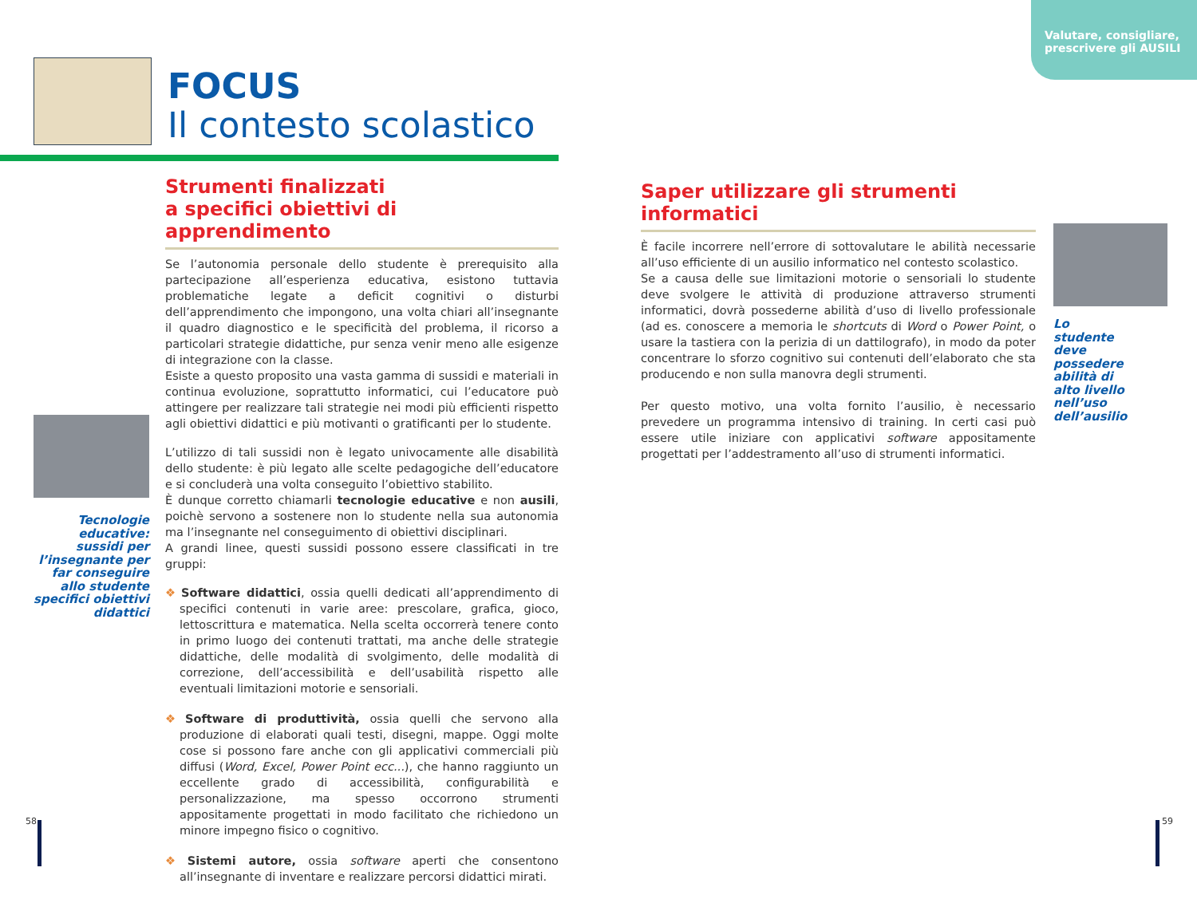Valutare, consigliare,
prescrivere gli AUSILI
FOCUS
Il contesto scolastico
Strumenti finalizzati
a specifici obiettivi di apprendimento
Se l’autonomia personale dello studente è prerequisito alla partecipazione all’esperienza educativa, esistono tuttavia problematiche legate a deficit cognitivi o disturbi dell’apprendimento che impongono, una volta chiari all’insegnante il quadro diagnostico e le specificità del problema, il ricorso a particolari strategie didattiche, pur senza venir meno alle esigenze di integrazione con la classe.
Esiste a questo proposito una vasta gamma di sussidi e materiali in continua evoluzione, soprattutto informatici, cui l’educatore può attingere per realizzare tali strategie nei modi più efficienti rispetto agli obiettivi didattici e più motivanti o gratificanti per lo studente.
L’utilizzo di tali sussidi non è legato univocamente alle disabilità dello studente: è più legato alle scelte pedagogiche dell’educatore e si concluderà una volta conseguito l’obiettivo stabilito.
È dunque corretto chiamarli tecnologie educative e non ausili, poichè servono a sostenere non lo studente nella sua autonomia ma l’insegnante nel conseguimento di obiettivi disciplinari.
A grandi linee, questi sussidi possono essere classificati in tre gruppi:
❖ Software didattici, ossia quelli dedicati all’apprendimento di specifici contenuti in varie aree: prescolare, grafica, gioco, lettoscrittura e matematica. Nella scelta occorrerà tenere conto in primo luogo dei contenuti trattati, ma anche delle strategie didattiche, delle modalità di svolgimento, delle modalità di correzione, dell’accessibilità e dell’usabilità rispetto alle eventuali limitazioni motorie e sensoriali.
❖ Software di produttività, ossia quelli che servono alla produzione di elaborati quali testi, disegni, mappe. Oggi molte cose si possono fare anche con gli applicativi commerciali più diffusi (Word, Excel, Power Point ecc...), che hanno raggiunto un eccellente grado di accessibilità, configurabilità e personalizzazione, ma spesso occorrono strumenti appositamente progettati in modo facilitato che richiedono un minore impegno fisico o cognitivo.
❖ Sistemi autore, ossia software aperti che consentono all’insegnante di inventare e realizzare percorsi didattici mirati.
Tecnologie educative: sussidi per l’insegnante per far conseguire allo studente specifici obiettivi didattici
Saper utilizzare gli strumenti informatici
È facile incorrere nell’errore di sottovalutare le abilità necessarie all’uso efficiente di un ausilio informatico nel contesto scolastico.
Se a causa delle sue limitazioni motorie o sensoriali lo studente deve svolgere le attività di produzione attraverso strumenti informatici, dovrà possederne abilità d’uso di livello professionale (ad es. conoscere a memoria le shortcuts di Word o Power Point, o usare la tastiera con la perizia di un dattilografo), in modo da poter concentrare lo sforzo cognitivo sui contenuti dell’elaborato che sta producendo e non sulla manovra degli strumenti.
Per questo motivo, una volta fornito l’ausilio, è necessario prevedere un programma intensivo di training. In certi casi può essere utile iniziare con applicativi software appositamente progettati per l’addestramento all’uso di strumenti informatici.
Lo studente deve possedere abilità di alto livello nell’uso dell’ausilio
58 59